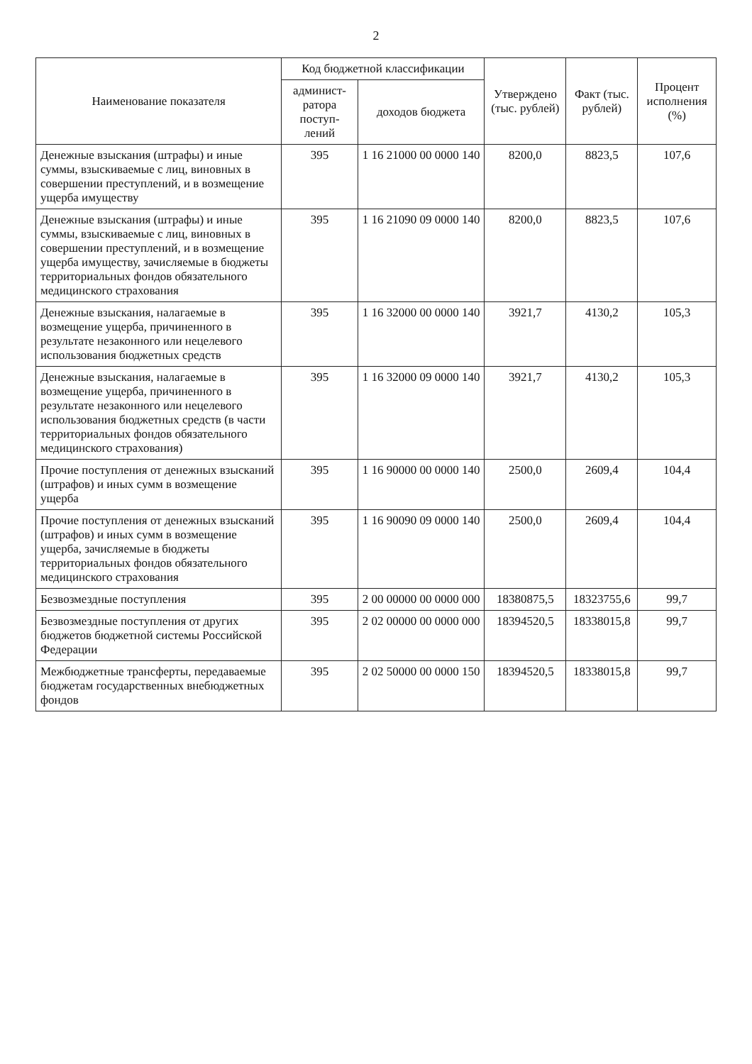2
| Наименование показателя | Код бюджетной классификации | | Утверждено (тыс. рублей) | Факт (тыс. рублей) | Процент исполнения (%) |
| --- | --- | --- | --- | --- | --- |
| | админист-ратора поступ-лений | доходов бюджета | | | |
| Денежные взыскания (штрафы) и иные суммы, взыскиваемые с лиц, виновных в совершении преступлений, и в возмещение ущерба имуществу | 395 | 1 16 21000 00 0000 140 | 8200,0 | 8823,5 | 107,6 |
| Денежные взыскания (штрафы) и иные суммы, взыскиваемые с лиц, виновных в совершении преступлений, и в возмещение ущерба имуществу, зачисляемые в бюджеты территориальных фондов обязательного медицинского страхования | 395 | 1 16 21090 09 0000 140 | 8200,0 | 8823,5 | 107,6 |
| Денежные взыскания, налагаемые в возмещение ущерба, причиненного в результате незаконного или нецелевого использования бюджетных средств | 395 | 1 16 32000 00 0000 140 | 3921,7 | 4130,2 | 105,3 |
| Денежные взыскания, налагаемые в возмещение ущерба, причиненного в результате незаконного или нецелевого использования бюджетных средств (в части территориальных фондов обязательного медицинского страхования) | 395 | 1 16 32000 09 0000 140 | 3921,7 | 4130,2 | 105,3 |
| Прочие поступления от денежных взысканий (штрафов) и иных сумм в возмещение ущерба | 395 | 1 16 90000 00 0000 140 | 2500,0 | 2609,4 | 104,4 |
| Прочие поступления от денежных взысканий (штрафов) и иных сумм в возмещение ущерба, зачисляемые в бюджеты территориальных фондов обязательного медицинского страхования | 395 | 1 16 90090 09 0000 140 | 2500,0 | 2609,4 | 104,4 |
| Безвозмездные поступления | 395 | 2 00 00000 00 0000 000 | 18380875,5 | 18323755,6 | 99,7 |
| Безвозмездные поступления от других бюджетов бюджетной системы Российской Федерации | 395 | 2 02 00000 00 0000 000 | 18394520,5 | 18338015,8 | 99,7 |
| Межбюджетные трансферты, передаваемые бюджетам государственных внебюджетных фондов | 395 | 2 02 50000 00 0000 150 | 18394520,5 | 18338015,8 | 99,7 |